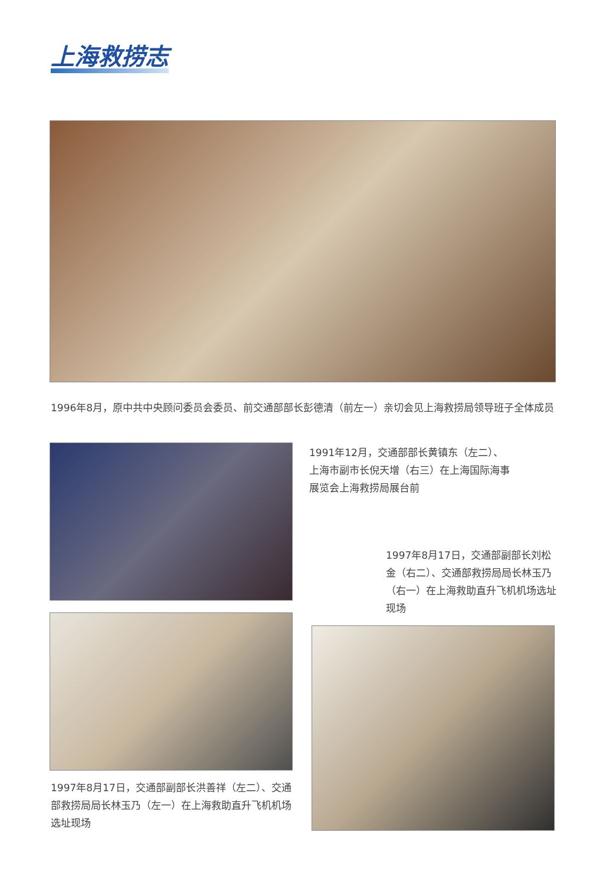上海救捞志
1996年8月，原中共中央顾问委员会委员、前交通部部长彭德清（前左一）亲切会见上海救捞局领导班子全体成员
1991年12月，交通部部长黄镇东（左二）、上海市副市长倪天增（右三）在上海国际海事展览会上海救捞局展台前
1997年8月17日，交通部副部长刘松金（右二）、交通部救捞局局长林玉乃（右一）在上海救助直升飞机机场选址现场
1997年8月17日，交通部副部长洪善祥（左二）、交通部救捞局局长林玉乃（左一）在上海救助直升飞机机场选址现场